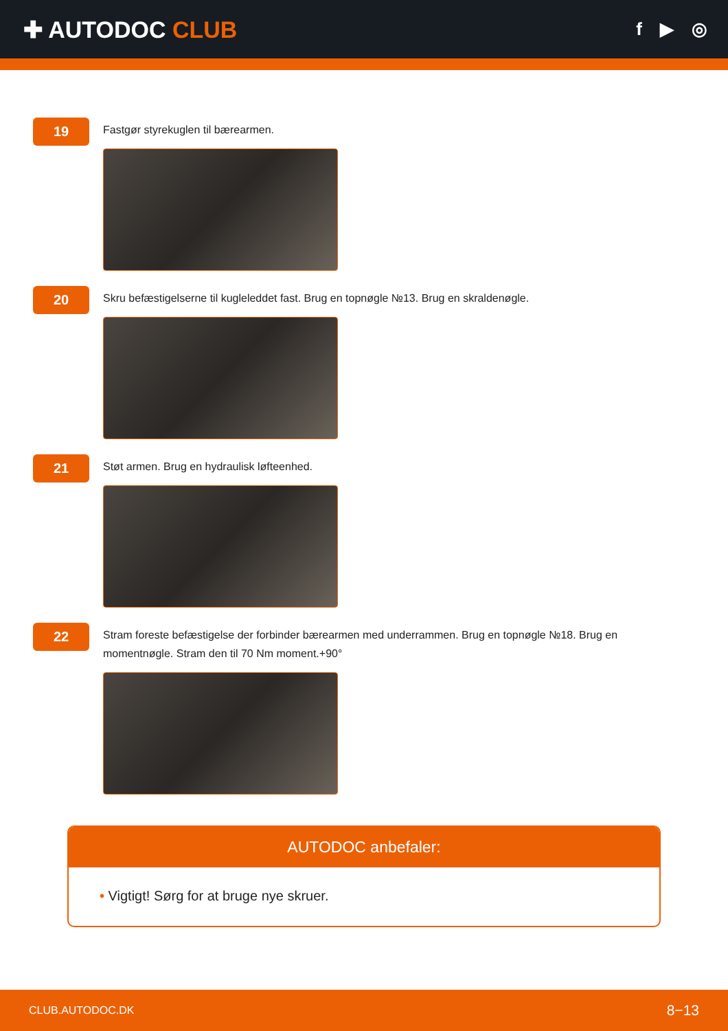✚ AUTODOC CLUB
f ▶ ◎
19
Fastgør styrekuglen til bærearmen.
20
Skru befæstigelserne til kugleleddet fast. Brug en topnøgle №13. Brug en skraldenøgle.
21
Støt armen. Brug en hydraulisk løfteenhed.
22
Stram foreste befæstigelse der forbinder bærearmen med underrammen. Brug en topnøgle №18. Brug en momentnøgle. Stram den til 70 Nm moment.+90°
AUTODOC anbefaler:
• Vigtigt! Sørg for at bruge nye skruer.
CLUB.AUTODOC.DK 8−13